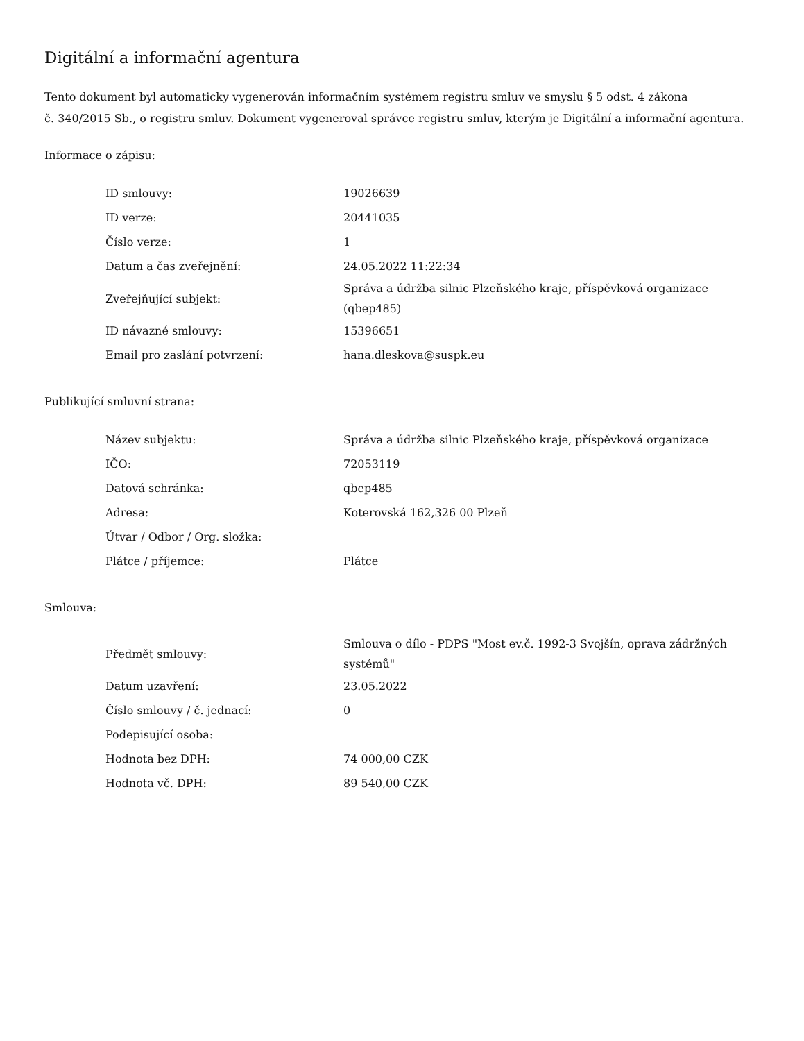Digitální a informační agentura
Tento dokument byl automaticky vygenerován informačním systémem registru smluv ve smyslu § 5 odst. 4 zákona
č. 340/2015 Sb., o registru smluv. Dokument vygeneroval správce registru smluv, kterým je Digitální a informační agentura.
Informace o zápisu:
| ID smlouvy: | 19026639 |
| ID verze: | 20441035 |
| Číslo verze: | 1 |
| Datum a čas zveřejnění: | 24.05.2022 11:22:34 |
| Zveřejňující subjekt: | Správa a údržba silnic Plzeňského kraje, příspěvková organizace (qbep485) |
| ID návazné smlouvy: | 15396651 |
| Email pro zaslání potvrzení: | hana.dleskova@suspk.eu |
Publikující smluvní strana:
| Název subjektu: | Správa a údržba silnic Plzeňského kraje, příspěvková organizace |
| IČO: | 72053119 |
| Datová schránka: | qbep485 |
| Adresa: | Koterovská 162,326 00 Plzeň |
| Útvar / Odbor / Org. složka: | |
| Plátce / příjemce: | Plátce |
Smlouva:
| Předmět smlouvy: | Smlouva o dílo - PDPS "Most ev.č. 1992-3 Svojšín, oprava zádržných systémů" |
| Datum uzavření: | 23.05.2022 |
| Číslo smlouvy / č. jednací: | 0 |
| Podepisující osoba: | |
| Hodnota bez DPH: | 74 000,00 CZK |
| Hodnota vč. DPH: | 89 540,00 CZK |